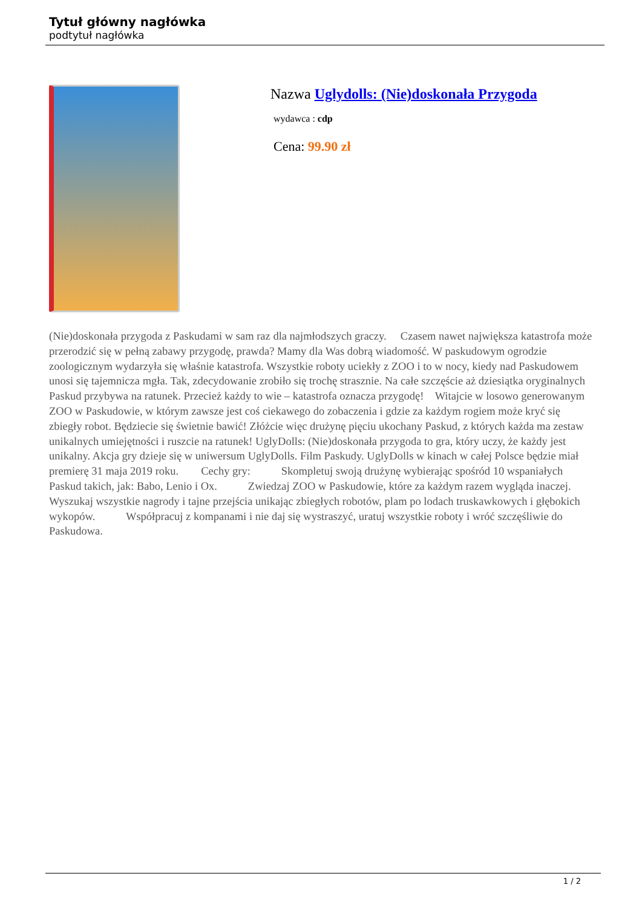Tytuł główny nagłówka
podtytuł nagłówka
Nazwa Uglydolls: (Nie)doskonała Przygoda
wydawca : cdp
Cena: 99.90 zł
(Nie)doskonała przygoda z Paskudami w sam raz dla najmłodszych graczy. Czasem nawet największa katastrofa może przerodzić się w pełną zabawy przygodę, prawda? Mamy dla Was dobrą wiadomość. W paskudowym ogrodzie zoologicznym wydarzyła się właśnie katastrofa. Wszystkie roboty uciekły z ZOO i to w nocy, kiedy nad Paskudowem unosi się tajemnicza mgła. Tak, zdecydowanie zrobiło się trochę strasznie. Na całe szczęście aż dziesiątka oryginalnych Paskud przybywa na ratunek. Przecież każdy to wie – katastrofa oznacza przygodę! Witajcie w losowo generowanym ZOO w Paskudowie, w którym zawsze jest coś ciekawego do zobaczenia i gdzie za każdym rogiem może kryć się zbiegły robot. Będziecie się świetnie bawić! Złóżcie więc drużynę pięciu ukochany Paskud, z których każda ma zestaw unikalnych umiejętności i ruszcie na ratunek! UglyDolls: (Nie)doskonała przygoda to gra, który uczy, że każdy jest unikalny. Akcja gry dzieje się w uniwersum UglyDolls. Film Paskudy. UglyDolls w kinach w całej Polsce będzie miał premierę 31 maja 2019 roku. Cechy gry: Skompletuj swoją drużynę wybierając spośród 10 wspaniałych Paskud takich, jak: Babo, Lenio i Ox. Zwiedzaj ZOO w Paskudowie, które za każdym razem wygląda inaczej. Wyszukaj wszystkie nagrody i tajne przejścia unikając zbiegłych robotów, plam po lodach truskawkowych i głębokich wykopów. Współpracuj z kompanami i nie daj się wystraszyć, uratuj wszystkie roboty i wróć szczęśliwie do Paskudowa.
1 / 2